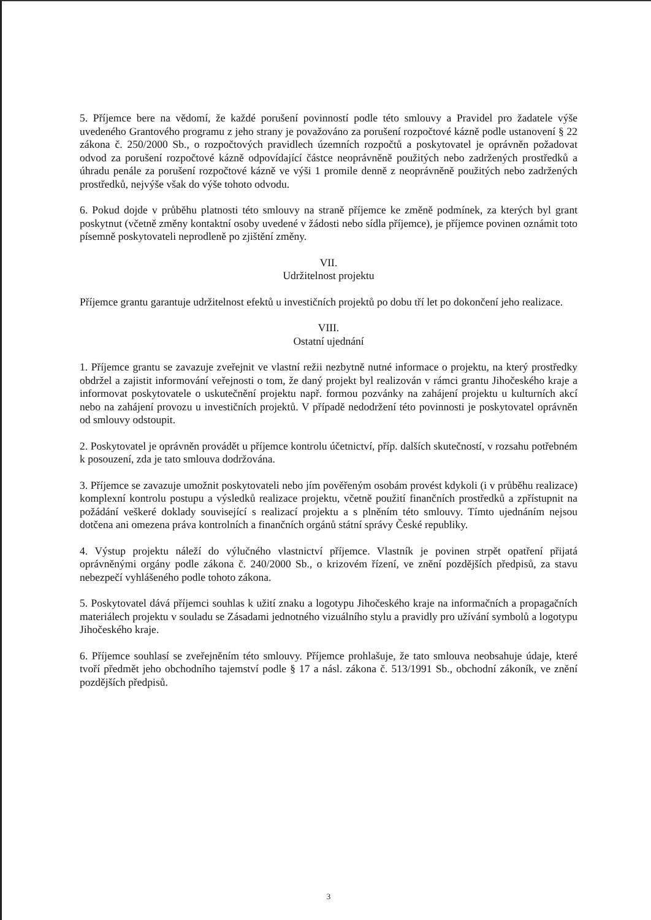5. Příjemce bere na vědomí, že každé porušení povinností podle této smlouvy a Pravidel pro žadatele výše uvedeného Grantového programu z jeho strany je považováno za porušení rozpočtové kázně podle ustanovení § 22 zákona č. 250/2000 Sb., o rozpočtových pravidlech územních rozpočtů a poskytovatel je oprávněn požadovat odvod za porušení rozpočtové kázně odpovídající částce neoprávněně použitých nebo zadržených prostředků a úhradu penále za porušení rozpočtové kázně ve výši 1 promile denně z neoprávněně použitých nebo zadržených prostředků, nejvýše však do výše tohoto odvodu.
6. Pokud dojde v průběhu platnosti této smlouvy na straně příjemce ke změně podmínek, za kterých byl grant poskytnut (včetně změny kontaktní osoby uvedené v žádosti nebo sídla příjemce), je příjemce povinen oznámit toto písemně poskytovateli neprodleně po zjištění změny.
VII.
Udržitelnost projektu
Příjemce grantu garantuje udržitelnost efektů u investičních projektů po dobu tří let po dokončení jeho realizace.
VIII.
Ostatní ujednání
1. Příjemce grantu se zavazuje zveřejnit ve vlastní režii nezbytně nutné informace o projektu, na který prostředky obdržel a zajistit informování veřejnosti o tom, že daný projekt byl realizován v rámci grantu Jihočeského kraje a informovat poskytovatele o uskutečnění projektu např. formou pozvánky na zahájení projektu u kulturních akcí nebo na zahájení provozu u investičních projektů. V případě nedodržení této povinnosti je poskytovatel oprávněn od smlouvy odstoupit.
2. Poskytovatel je oprávněn provádět u příjemce kontrolu účetnictví, příp. dalších skutečností, v rozsahu potřebném k posouzení, zda je tato smlouva dodržována.
3. Příjemce se zavazuje umožnit poskytovateli nebo jím pověřeným osobám provést kdykoli (i v průběhu realizace) komplexní kontrolu postupu a výsledků realizace projektu, včetně použití finančních prostředků a zpřístupnit na požádání veškeré doklady související s realizací projektu a s plněním této smlouvy. Tímto ujednáním nejsou dotčena ani omezena práva kontrolních a finančních orgánů státní správy České republiky.
4. Výstup projektu náleží do výlučného vlastnictví příjemce. Vlastník je povinen strpět opatření přijatá oprávněnými orgány podle zákona č. 240/2000 Sb., o krizovém řízení, ve znění pozdějších předpisů, za stavu nebezpečí vyhlášeného podle tohoto zákona.
5. Poskytovatel dává příjemci souhlas k užití znaku a logotypu Jihočeského kraje na informačních a propagačních materiálech projektu v souladu se Zásadami jednotného vizuálního stylu a pravidly pro užívání symbolů a logotypu Jihočeského kraje.
6. Příjemce souhlasí se zveřejněním této smlouvy. Příjemce prohlašuje, že tato smlouva neobsahuje údaje, které tvoří předmět jeho obchodního tajemství podle § 17 a násl. zákona č. 513/1991 Sb., obchodní zákoník, ve znění pozdějších předpisů.
3